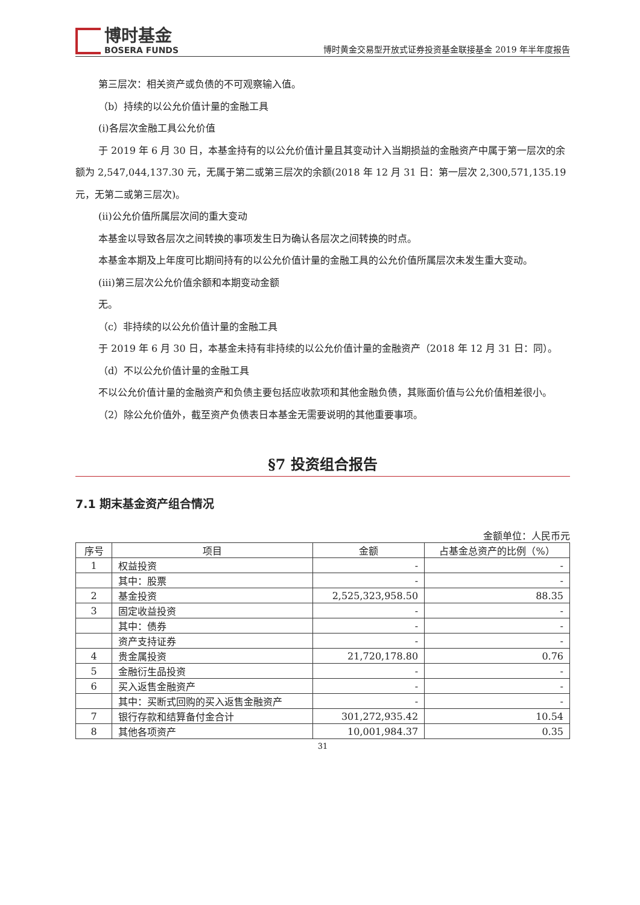博时基金
BOSERA FUNDS
博时黄金交易型开放式证券投资基金联接基金 2019 年半年度报告
第三层次：相关资产或负债的不可观察输入值。
（b）持续的以公允价值计量的金融工具
(i)各层次金融工具公允价值
于 2019 年 6 月 30 日，本基金持有的以公允价值计量且其变动计入当期损益的金融资产中属于第一层次的余额为 2,547,044,137.30 元，无属于第二或第三层次的余额(2018 年 12 月 31 日：第一层次 2,300,571,135.19 元，无第二或第三层次)。
(ii)公允价值所属层次间的重大变动
本基金以导致各层次之间转换的事项发生日为确认各层次之间转换的时点。
本基金本期及上年度可比期间持有的以公允价值计量的金融工具的公允价值所属层次未发生重大变动。
(iii)第三层次公允价值余额和本期变动金额
无。
（c）非持续的以公允价值计量的金融工具
于 2019 年 6 月 30 日，本基金未持有非持续的以公允价值计量的金融资产（2018 年 12 月 31 日：同）。
（d）不以公允价值计量的金融工具
不以公允价值计量的金融资产和负债主要包括应收款项和其他金融负债，其账面价值与公允价值相差很小。
（2）除公允价值外，截至资产负债表日本基金无需要说明的其他重要事项。
§7 投资组合报告
7.1 期末基金资产组合情况
金额单位：人民币元
| 序号 | 项目 | 金额 | 占基金总资产的比例（%） |
| --- | --- | --- | --- |
| 1 | 权益投资 | - | - |
| | 其中：股票 | - | - |
| 2 | 基金投资 | 2,525,323,958.50 | 88.35 |
| 3 | 固定收益投资 | - | - |
| | 其中：债券 | - | - |
| | 资产支持证券 | - | - |
| 4 | 贵金属投资 | 21,720,178.80 | 0.76 |
| 5 | 金融衍生品投资 | - | - |
| 6 | 买入返售金融资产 | - | - |
| | 其中：买断式回购的买入返售金融资产 | - | - |
| 7 | 银行存款和结算备付金合计 | 301,272,935.42 | 10.54 |
| 8 | 其他各项资产 | 10,001,984.37 | 0.35 |
31